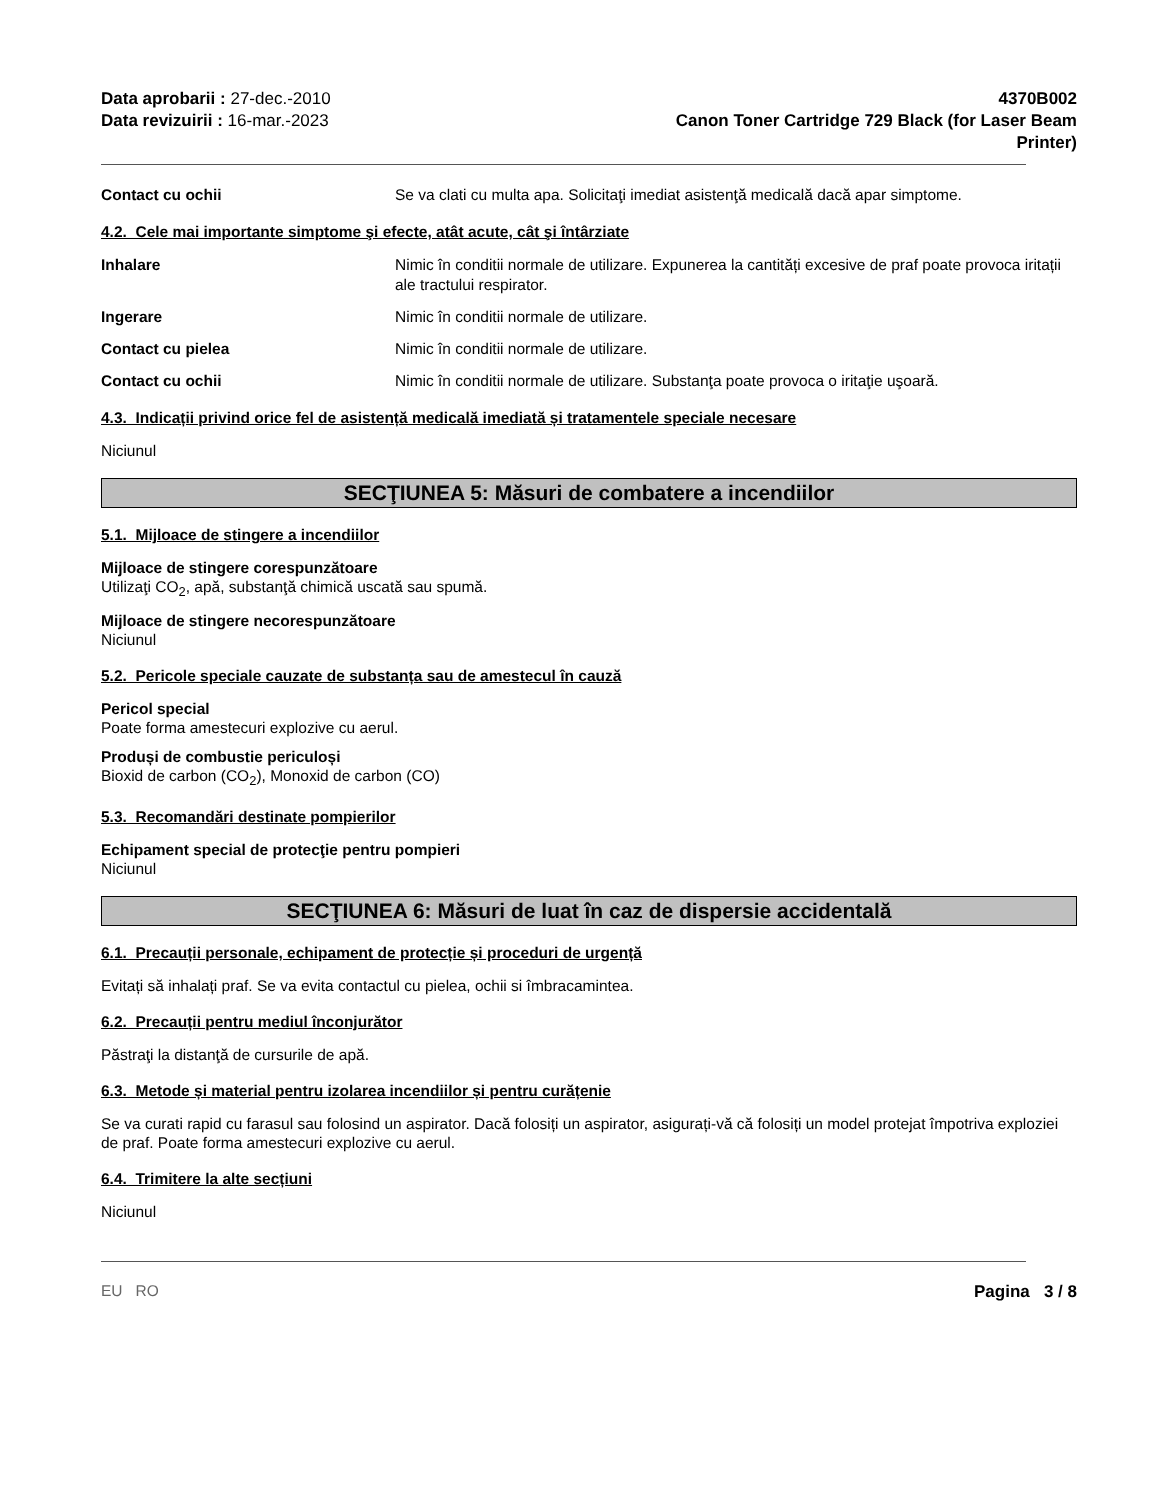Data aprobarii : 27-dec.-2010
Data revizuirii : 16-mar.-2023
4370B002
Canon Toner Cartridge 729 Black (for Laser Beam Printer)
Contact cu ochii Se va clati cu multa apa. Solicitaţi imediat asistenţă medicală dacă apar simptome.
4.2. Cele mai importante simptome şi efecte, atât acute, cât şi întârziate
Inhalare Nimic în conditii normale de utilizare. Expunerea la cantități excesive de praf poate provoca iritații ale tractului respirator.
Ingerare Nimic în conditii normale de utilizare.
Contact cu pielea Nimic în conditii normale de utilizare.
Contact cu ochii Nimic în conditii normale de utilizare. Substanţa poate provoca o iritaţie uşoară.
4.3. Indicații privind orice fel de asistență medicală imediată și tratamentele speciale necesare
Niciunul
SECŢIUNEA 5: Măsuri de combatere a incendiilor
5.1. Mijloace de stingere a incendiilor
Mijloace de stingere corespunzătoare
Utilizaţi CO<sub>2</sub>, apă, substanţă chimică uscată sau spumă.
Mijloace de stingere necorespunzătoare
Niciunul
5.2. Pericole speciale cauzate de substanța sau de amestecul în cauză
Pericol special
Poate forma amestecuri explozive cu aerul.
Produși de combustie periculoși
Bioxid de carbon (CO<sub>2</sub>), Monoxid de carbon (CO)
5.3. Recomandări destinate pompierilor
Echipament special de protecţie pentru pompieri
Niciunul
SECŢIUNEA 6: Măsuri de luat în caz de dispersie accidentală
6.1. Precauții personale, echipament de protecție și proceduri de urgență
Evitați să inhalați praf. Se va evita contactul cu pielea, ochii si îmbracamintea.
6.2. Precauții pentru mediul înconjurător
Păstraţi la distanţă de cursurile de apă.
6.3. Metode și material pentru izolarea incendiilor și pentru curățenie
Se va curati rapid cu farasul sau folosind un aspirator. Dacă folosiți un aspirator, asigurați-vă că folosiți un model protejat împotriva exploziei de praf. Poate forma amestecuri explozive cu aerul.
6.4. Trimitere la alte secțiuni
Niciunul
EU RO Pagina 3 / 8